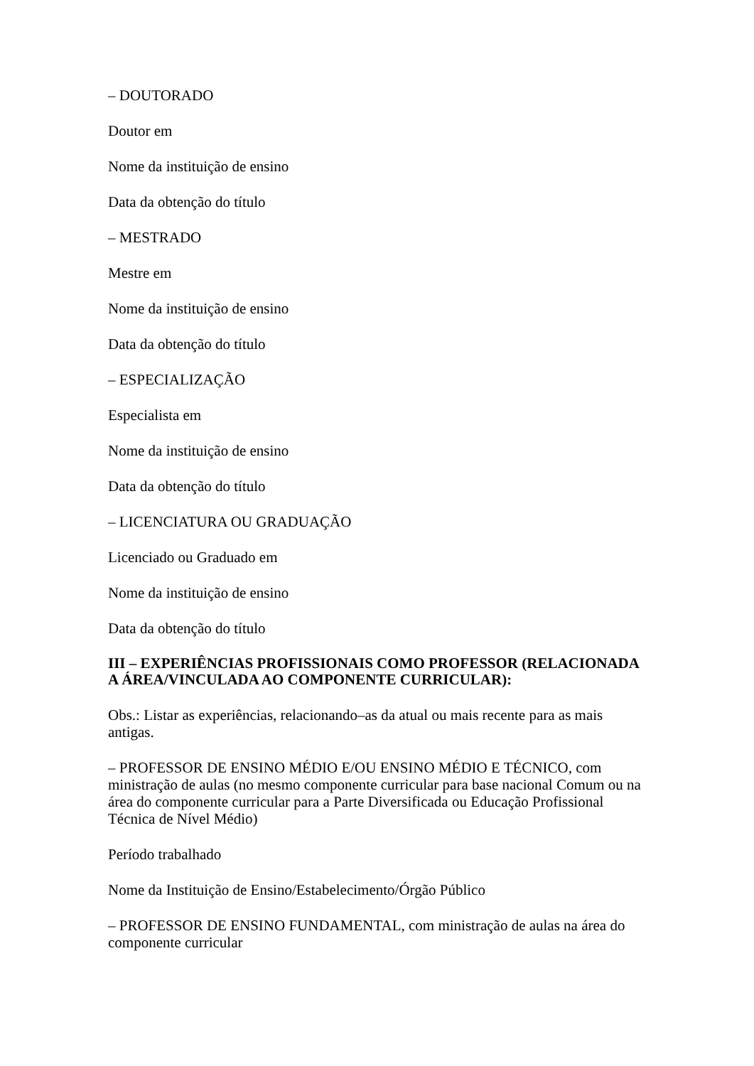– DOUTORADO
Doutor em
Nome da instituição de ensino
Data da obtenção do título
– MESTRADO
Mestre em
Nome da instituição de ensino
Data da obtenção do título
– ESPECIALIZAÇÃO
Especialista em
Nome da instituição de ensino
Data da obtenção do título
– LICENCIATURA OU GRADUAÇÃO
Licenciado ou Graduado em
Nome da instituição de ensino
Data da obtenção do título
III – EXPERIÊNCIAS PROFISSIONAIS COMO PROFESSOR (RELACIONADA A ÁREA/VINCULADA AO COMPONENTE CURRICULAR):
Obs.: Listar as experiências, relacionando–as da atual ou mais recente para as mais antigas.
– PROFESSOR DE ENSINO MÉDIO E/OU ENSINO MÉDIO E TÉCNICO, com ministração de aulas (no mesmo componente curricular para base nacional Comum ou na área do componente curricular para a Parte Diversificada ou Educação Profissional Técnica de Nível Médio)
Período trabalhado
Nome da Instituição de Ensino/Estabelecimento/Órgão Público
– PROFESSOR DE ENSINO FUNDAMENTAL, com ministração de aulas na área do componente curricular